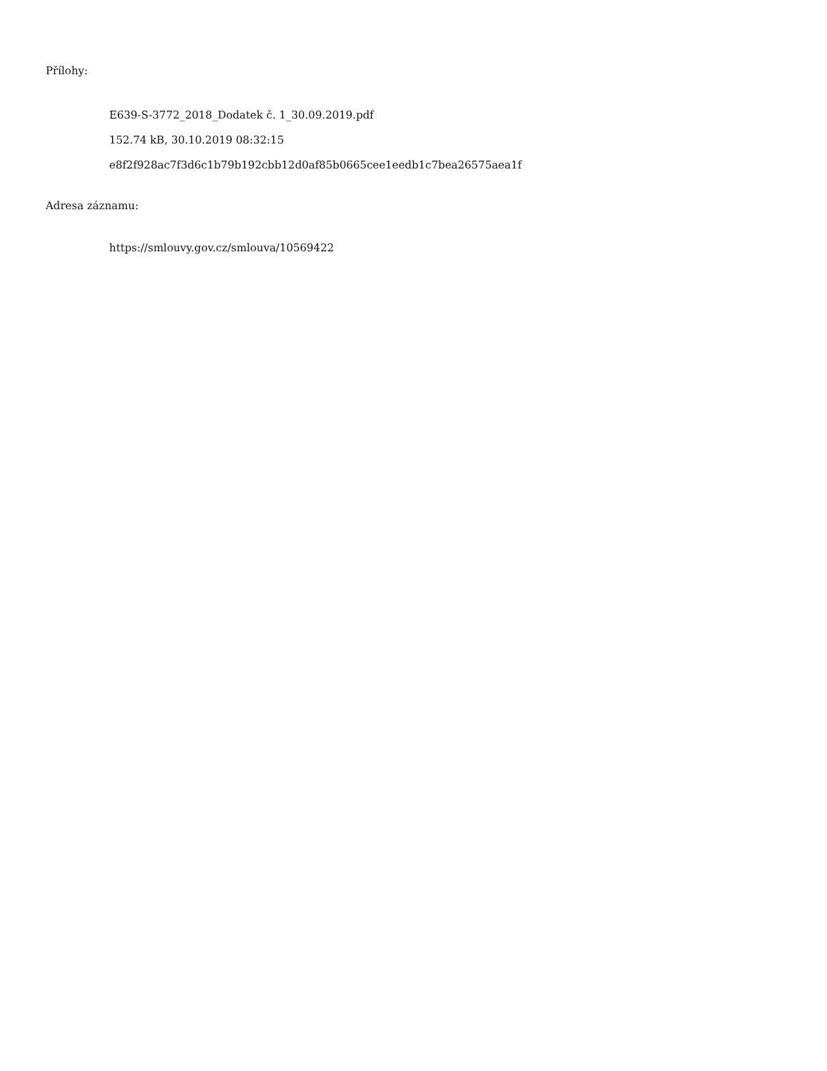Přílohy:
E639-S-3772_2018_Dodatek č. 1_30.09.2019.pdf
152.74 kB, 30.10.2019 08:32:15
e8f2f928ac7f3d6c1b79b192cbb12d0af85b0665cee1eedb1c7bea26575aea1f
Adresa záznamu:
https://smlouvy.gov.cz/smlouva/10569422